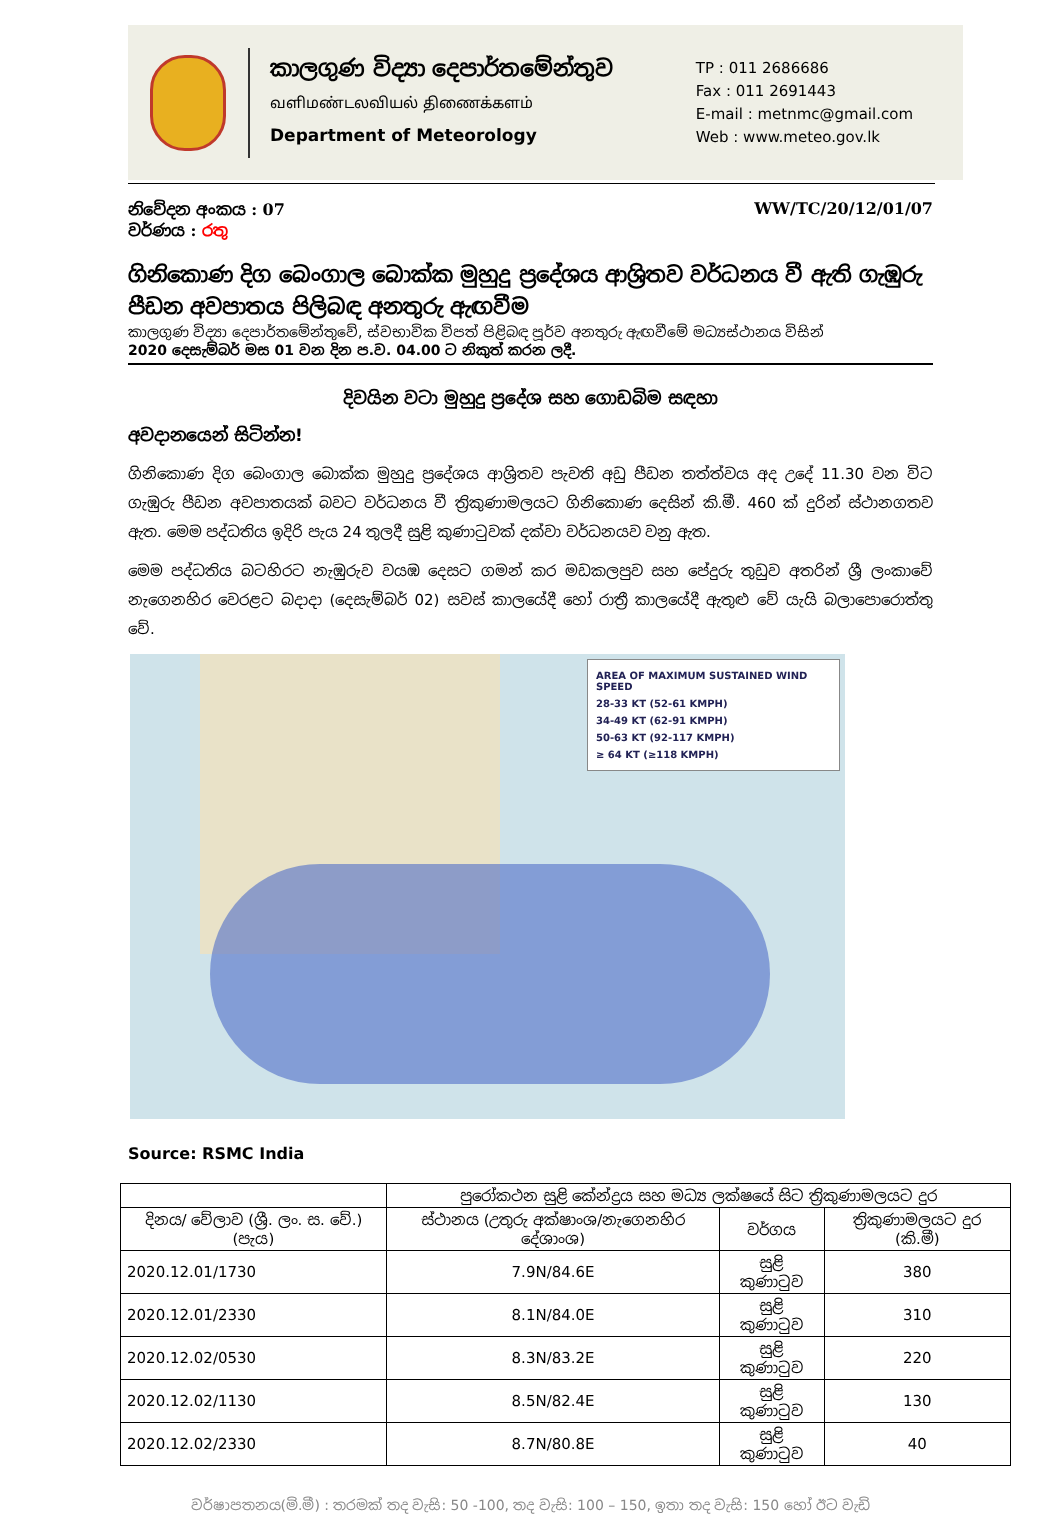කාලගුණ විද්‍යා දෙපාර්තමේන්තුව
வளிமண்டலவியல் திணைக்களம்
Department of Meteorology
TP : 011 2686686
Fax : 011 2691443
E-mail : metnmc@gmail.com
Web : www.meteo.gov.lk
නිවේදන අංකය : 07
වර්ණය : රතු
WW/TC/20/12/01/07
ගිනිකොණ දිග බෙංගාල බොක්ක මුහුදු ප්‍රදේශය ආශ්‍රිතව වර්ධනය වී ඇති ගැඹුරු පීඩන අවපාතය පිලිබඳ අනතුරු ඇඟවීම
කාලගුණ විද්‍යා දෙපාර්තමේන්තුවේ, ස්වභාවික විපත් පිළිබඳ පූර්ව අනතුරු ඇඟවීමේ මධ්‍යස්ථානය විසින්
2020 දෙසැම්බර් මස 01 වන දින ප.ව. 04.00 ට නිකුත් කරන ලදී.
දිවයින වටා මුහුදු ප්‍රදේශ සහ ගොඩබිම සඳහා
අවදානයෙන් සිටින්න!
ගිනිකොණ දිග බෙංගාල බොක්ක මුහුදු ප්‍රදේශය ආශ්‍රිතව පැවති අඩු පීඩන තත්ත්වය අද උදේ 11.30 වන විට ගැඹුරු පීඩන අවපාතයක් බවට වර්ධනය වී ත්‍රිකුණාමලයට ගිනිකොණ දෙසින් කි.මී. 460 ක් දුරින් ස්ථානගතව ඇත. මෙම පද්ධතිය ඉදිරි පැය 24 තුලදී සුළි කුණාටුවක් දක්වා වර්ධනයව වනු ඇත.
මෙම පද්ධතිය බටහිරට නැඹුරුව වයඹ දෙසට ගමන් කර මඩකලපුව සහ පේදුරු තුඩුව අතරින් ශ්‍රී ලංකාවේ නැගෙනහිර වෙරළට බදාදා (දෙසැම්බර් 02) සවස් කාලයේදී හෝ රාත්‍රී කාලයේදී ඇතුළු වේ යැයි බලාපොරොත්තු වේ.
AREA OF MAXIMUM SUSTAINED WIND SPEED
28-33 KT (52-61 KMPH)
34-49 KT (62-91 KMPH)
50-63 KT (92-117 KMPH)
≥ 64 KT (≥118 KMPH)
Source: RSMC India
| | පුරෝකථන සුළි කේන්ද්‍රය සහ මධ්‍ය ලක්ෂයේ සිට ත්‍රිකුණාමලයට දුර | | |
| --- | --- | --- | --- |
| දිනය/ වේලාව (ශ්‍රී. ලං. ස. වේ.)(පැය) | ස්ථානය (උතුරු අක්ෂාංශ/නැගෙනහිර දේශාංශ) | වර්ගය | ත්‍රිකුණාමලයට දුර (කි.මී) |
| 2020.12.01/1730 | 7.9N/84.6E | සුළි කුණාටුව | 380 |
| 2020.12.01/2330 | 8.1N/84.0E | සුළි කුණාටුව | 310 |
| 2020.12.02/0530 | 8.3N/83.2E | සුළි කුණාටුව | 220 |
| 2020.12.02/1130 | 8.5N/82.4E | සුළි කුණාටුව | 130 |
| 2020.12.02/2330 | 8.7N/80.8E | සුළි කුණාටුව | 40 |
වර්ෂාපතනය(මි.මී) : තරමක් තද වැසි: 50 -100, තද වැසි: 100 – 150, ඉතා තද වැසි: 150 හෝ ඊට වැඩි